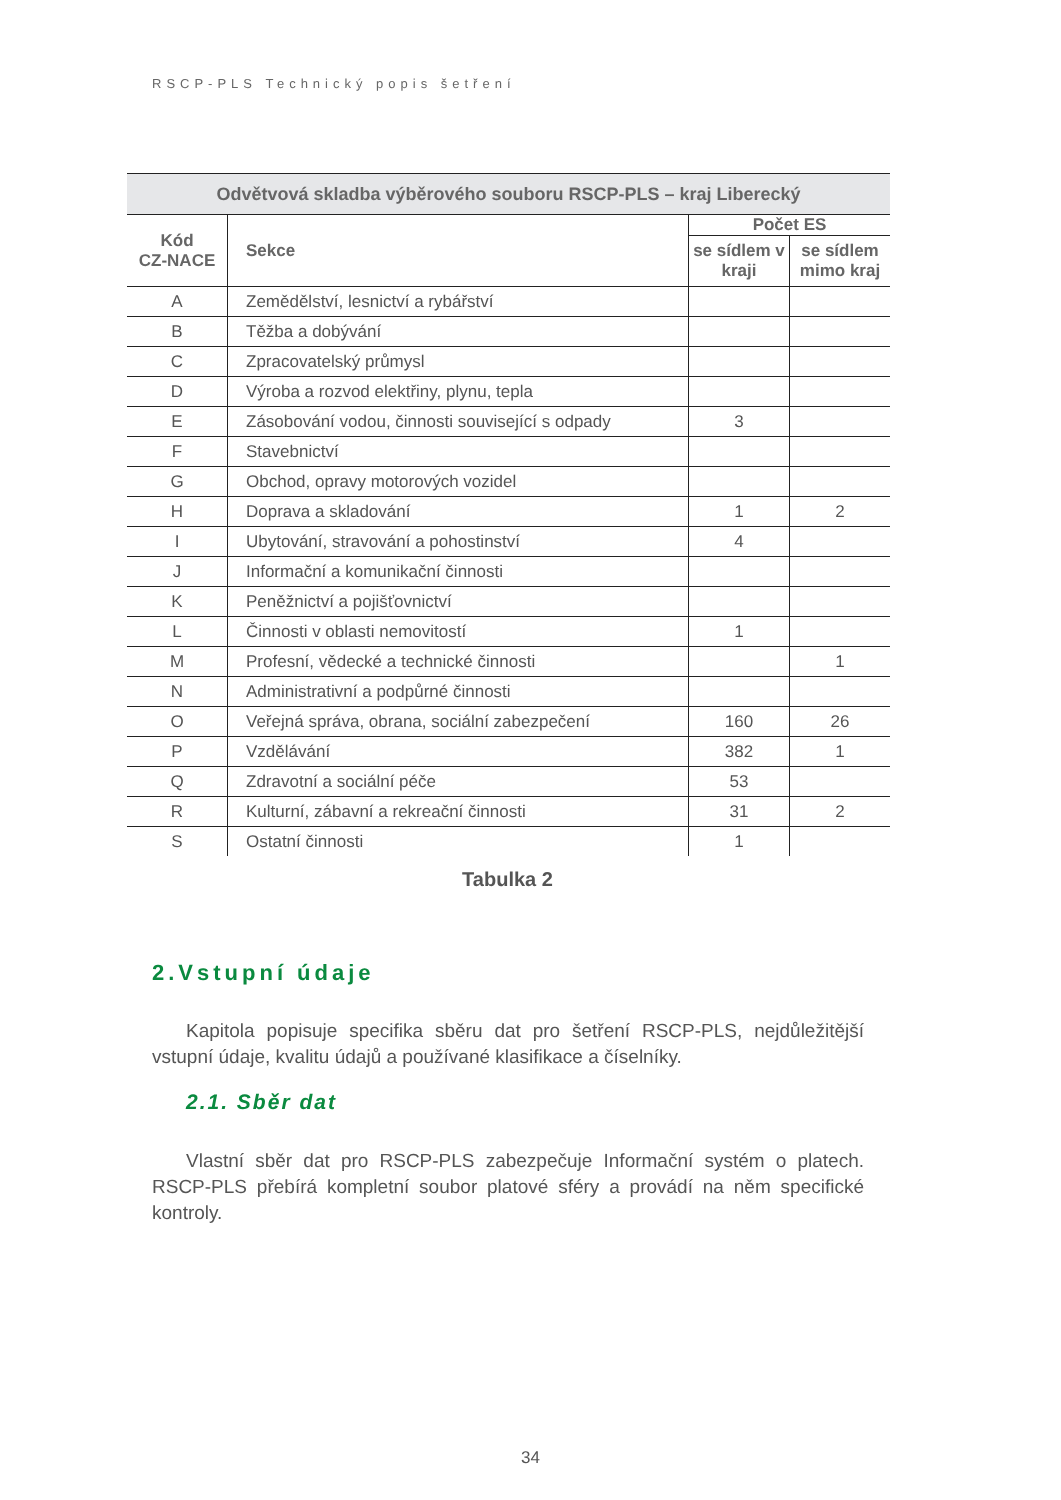RSCP-PLS Technický popis šetření
| Odvětvová skladba výběrového souboru RSCP-PLS – kraj Liberecký | | | |
| --- | --- | --- | --- |
| Kód CZ-NACE | Sekce | Počet ES | |
| | | se sídlem v kraji | se sídlem mimo kraj |
| A | Zemědělství, lesnictví a rybářství | | |
| B | Těžba a dobývání | | |
| C | Zpracovatelský průmysl | | |
| D | Výroba a rozvod elektřiny, plynu, tepla | | |
| E | Zásobování vodou, činnosti související s odpady | 3 | |
| F | Stavebnictví | | |
| G | Obchod, opravy motorových vozidel | | |
| H | Doprava a skladování | 1 | 2 |
| I | Ubytování, stravování a pohostinství | 4 | |
| J | Informační a komunikační činnosti | | |
| K | Peněžnictví a pojišťovnictví | | |
| L | Činnosti v oblasti nemovitostí | 1 | |
| M | Profesní, vědecké a technické činnosti | | 1 |
| N | Administrativní a podpůrné činnosti | | |
| O | Veřejná správa, obrana, sociální zabezpečení | 160 | 26 |
| P | Vzdělávání | 382 | 1 |
| Q | Zdravotní a sociální péče | 53 | |
| R | Kulturní, zábavní a rekreační činnosti | 31 | 2 |
| S | Ostatní činnosti | 1 | |
Tabulka 2
2.Vstupní údaje
Kapitola popisuje specifika sběru dat pro šetření RSCP-PLS, nejdůležitější vstupní údaje, kvalitu údajů a používané klasifikace a číselníky.
2.1. Sběr dat
Vlastní sběr dat pro RSCP-PLS zabezpečuje Informační systém o platech. RSCP-PLS přebírá kompletní soubor platové sféry a provádí na něm specifické kontroly.
34